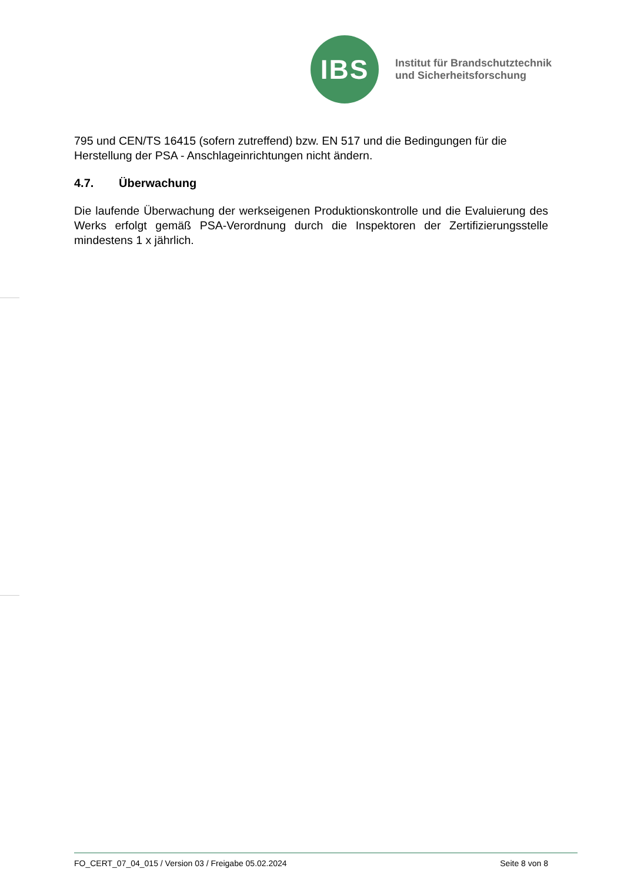IBS
Institut für Brandschutztechnik
und Sicherheitsforschung
795 und CEN/TS 16415 (sofern zutreffend) bzw. EN 517 und die Bedingungen für die Herstellung der PSA - Anschlageinrichtungen nicht ändern.
4.7. Überwachung
Die laufende Überwachung der werkseigenen Produktionskontrolle und die Evaluierung des Werks erfolgt gemäß PSA-Verordnung durch die Inspektoren der Zertifizierungsstelle mindestens 1 x jährlich.
FO_CERT_07_04_015 / Version 03 / Freigabe 05.02.2024
Seite 8 von 8